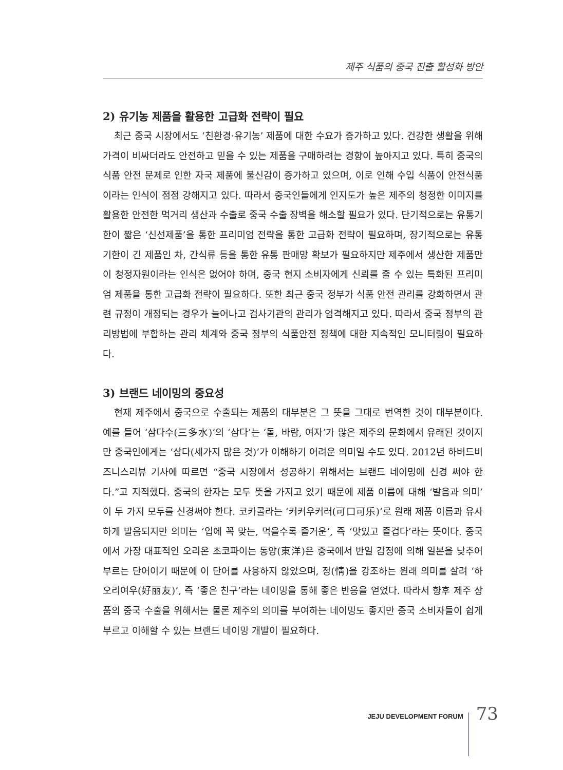제주 식품의 중국 진출 활성화 방안
2) 유기농 제품을 활용한 고급화 전략이 필요
최근 중국 시장에서도 ‘친환경·유기농’ 제품에 대한 수요가 증가하고 있다. 건강한 생활을 위해 가격이 비싸더라도 안전하고 믿을 수 있는 제품을 구매하려는 경향이 높아지고 있다. 특히 중국의 식품 안전 문제로 인한 자국 제품에 불신감이 증가하고 있으며, 이로 인해 수입 식품이 안전식품이라는 인식이 점점 강해지고 있다. 따라서 중국인들에게 인지도가 높은 제주의 청정한 이미지를 활용한 안전한 먹거리 생산과 수출로 중국 수출 장벽을 해소할 필요가 있다. 단기적으로는 유통기한이 짧은 ‘신선제품’을 통한 프리미엄 전략을 통한 고급화 전략이 필요하며, 장기적으로는 유통기한이 긴 제품인 차, 간식류 등을 통한 유통 판매망 확보가 필요하지만 제주에서 생산한 제품만이 청정자원이라는 인식은 없어야 하며, 중국 현지 소비자에게 신뢰를 줄 수 있는 특화된 프리미엄 제품을 통한 고급화 전략이 필요하다. 또한 최근 중국 정부가 식품 안전 관리를 강화하면서 관련 규정이 개정되는 경우가 늘어나고 검사기관의 관리가 엄격해지고 있다. 따라서 중국 정부의 관리방법에 부합하는 관리 체계와 중국 정부의 식품안전 정책에 대한 지속적인 모니터링이 필요하다.
3) 브랜드 네이밍의 중요성
현재 제주에서 중국으로 수출되는 제품의 대부분은 그 뜻을 그대로 번역한 것이 대부분이다. 예를 들어 ‘삼다수(三多水)’의 ‘삼다’는 ‘돌, 바람, 여자’가 많은 제주의 문화에서 유래된 것이지만 중국인에게는 ‘삼다(세가지 많은 것)’가 이해하기 어려운 의미일 수도 있다. 2012년 하버드비즈니스리뷰 기사에 따르면 “중국 시장에서 성공하기 위해서는 브랜드 네이밍에 신경 써야 한다.”고 지적했다. 중국의 한자는 모두 뜻을 가지고 있기 때문에 제품 이름에 대해 ‘발음과 의미’ 이 두 가지 모두를 신경써야 한다. 코카콜라는 ‘커커우커러(可口可乐)’로 원래 제품 이름과 유사하게 발음되지만 의미는 ‘입에 꼭 맞는, 먹을수록 즐거운’, 즉 ‘맛있고 즐겁다’라는 뜻이다. 중국에서 가장 대표적인 오리온 초코파이는 동양(東洋)은 중국에서 반일 감정에 의해 일본을 낮추어 부르는 단어이기 때문에 이 단어를 사용하지 않았으며, 정(情)을 강조하는 원래 의미를 살려 ‘하오리여우(好丽友)’, 즉 ‘좋은 친구’라는 네이밍을 통해 좋은 반응을 얻었다. 따라서 향후 제주 상품의 중국 수출을 위해서는 물론 제주의 의미를 부여하는 네이밍도 좋지만 중국 소비자들이 쉽게 부르고 이해할 수 있는 브랜드 네이밍 개발이 필요하다.
JEJU DEVELOPMENT FORUM
73